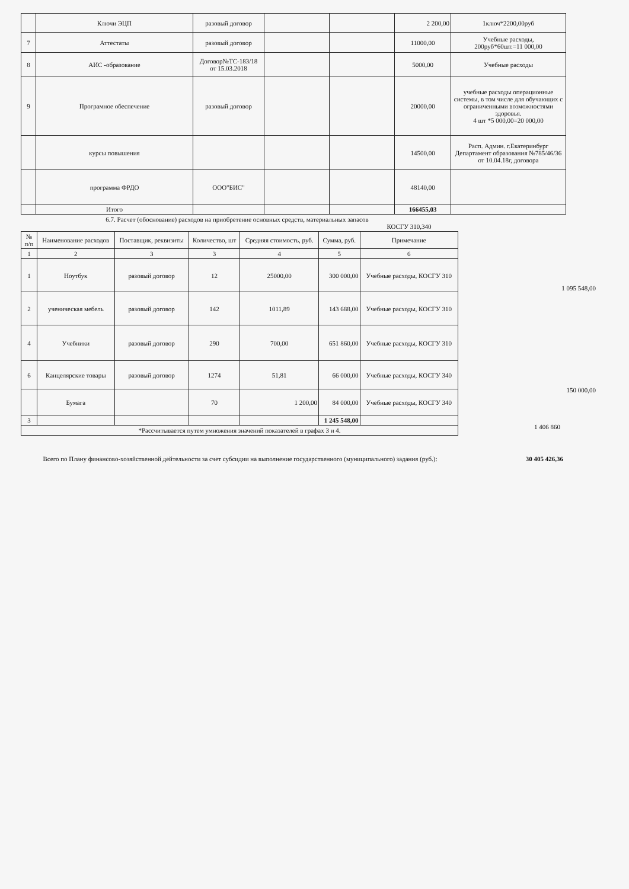| | Ключи ЭЦП | разовый договор | | | 2 200,00 | 1ключ*2200,00руб |
| 7 | Аттестаты | разовый договор | | | 11000,00 | Учебные расходы, 200руб*60шт.=11 000,00 |
| 8 | АИС -образование | Договор№ТС-183/18 от 15.03.2018 | | | 5000,00 | Учебные расходы |
| 9 | Програмное обеспечение | разовый договор | | | 20000,00 | учебные расходы операционные системы, в том числе для обучающих с ограниченными возможностями здоровья. 4 шт *5 000,00=20 000,00 |
| | курсы повышения | | | | 14500,00 | Расп. Админ. г.Екатеринбург Департамент образования №785/46/36 от 10.04.18г, договора |
| | программа ФРДО | ООО"БИС" | | | 48140,00 | |
| | Итого | | | | 166455,03 | |
6.7. Расчет (обоснование) расходов на приобретение основных средств, материальных запасов
КОСГУ 310,340
| № п/п | Наименование расходов | Поставщик, реквизиты | Количество, шт | Средняя стоимость, руб. | Сумма, руб. | Примечание |
| --- | --- | --- | --- | --- | --- | --- |
| 1 | 2 | 3 | 3 | 4 | 5 | 6 |
| 1 | Ноутбук | разовый договор | 12 | 25000,00 | 300 000,00 | Учебные расходы, КОСГУ 310 |
| 2 | ученическая мебель | разовый договор | 142 | 1011,89 | 143 688,00 | Учебные расходы, КОСГУ 310 |
| 4 | Учебники | разовый договор | 290 | 700,00 | 651 860,00 | Учебные расходы, КОСГУ 310 |
| 6 | Канцелярские товары | разовый договор | 1274 | 51,81 | 66 000,00 | Учебные расходы, КОСГУ 340 |
| | Бумага | | 70 | 1 200,00 | 84 000,00 | Учебные расходы, КОСГУ 340 |
| 3 | | | | | 1 245 548,00 | |
| *Рассчитывается путем умножения значений показателей в графах 3 и 4. | | | | | | |
1 095 548,00
150 000,00
1 406 860
Всего по Плану финансово-хозяйственной дейтельности за счет субсидии на выполнение государственного (муниципального) задания (руб.):
30 405 426,36